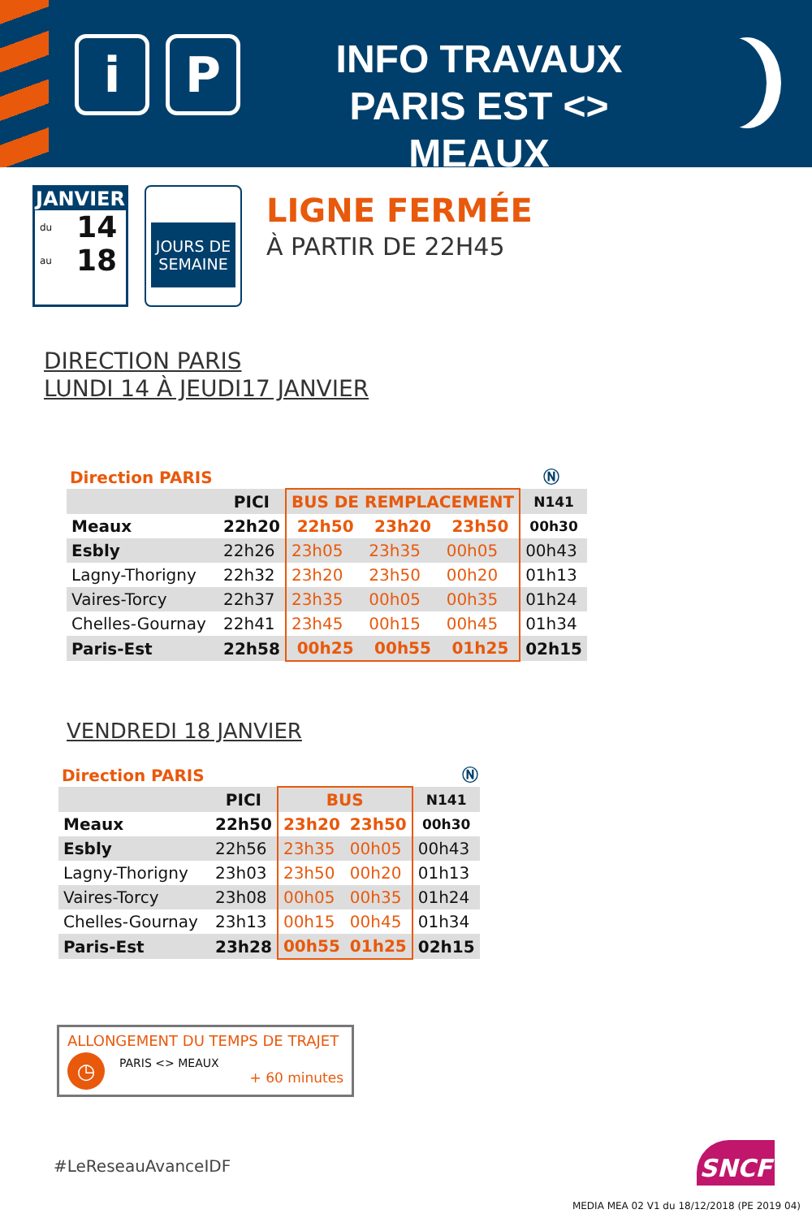i P
INFO TRAVAUX
PARIS EST <> MEAUX
JANVIER
du 14
au 18
JOURS DE
SEMAINE
LIGNE FERMÉE
À PARTIR DE 22H45
DIRECTION PARIS
LUNDI 14 À JEUDI17 JANVIER
Direction PARIS Ⓝ
| | PICI | BUS DE REMPLACEMENT | | | N141 |
| --- | --- | --- | --- | --- | --- |
| Meaux | 22h20 | 22h50 | 23h20 | 23h50 | 00h30 |
| Esbly | 22h26 | 23h05 | 23h35 | 00h05 | 00h43 |
| Lagny-Thorigny | 22h32 | 23h20 | 23h50 | 00h20 | 01h13 |
| Vaires-Torcy | 22h37 | 23h35 | 00h05 | 00h35 | 01h24 |
| Chelles-Gournay | 22h41 | 23h45 | 00h15 | 00h45 | 01h34 |
| Paris-Est | 22h58 | 00h25 | 00h55 | 01h25 | 02h15 |
VENDREDI 18 JANVIER
Direction PARIS Ⓝ
| | PICI | BUS | | N141 |
| --- | --- | --- | --- | --- |
| Meaux | 22h50 | 23h20 | 23h50 | 00h30 |
| Esbly | 22h56 | 23h35 | 00h05 | 00h43 |
| Lagny-Thorigny | 23h03 | 23h50 | 00h20 | 01h13 |
| Vaires-Torcy | 23h08 | 00h05 | 00h35 | 01h24 |
| Chelles-Gournay | 23h13 | 00h15 | 00h45 | 01h34 |
| Paris-Est | 23h28 | 00h55 | 01h25 | 02h15 |
ALLONGEMENT DU TEMPS DE TRAJET
◷
PARIS <> MEAUX
+ 60 minutes
#LeReseauAvanceIDF SNCF
MEDIA MEA 02 V1 du 18/12/2018 (PE 2019 04)